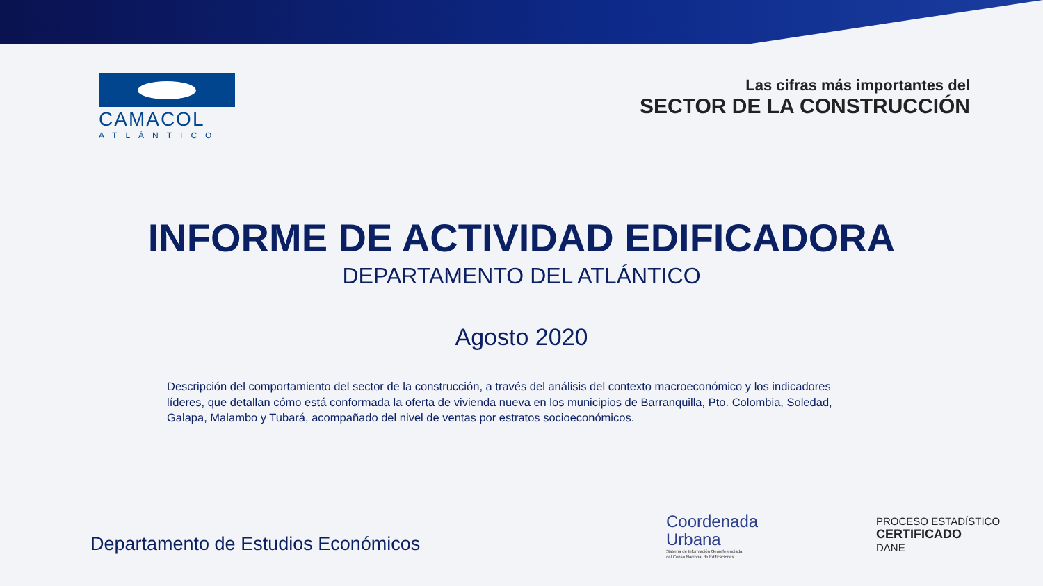CAMACOL
ATLÁNTICO
Las cifras más importantes del
SECTOR DE LA CONSTRUCCIÓN
INFORME DE ACTIVIDAD EDIFICADORA
DEPARTAMENTO DEL ATLÁNTICO
Agosto 2020
Descripción del comportamiento del sector de la construcción, a través del análisis del contexto macroeconómico y los indicadores líderes, que detallan cómo está conformada la oferta de vivienda nueva en los municipios de Barranquilla, Pto. Colombia, Soledad, Galapa, Malambo y Tubará, acompañado del nivel de ventas por estratos socioeconómicos.
Departamento de Estudios Económicos
Coordenada
Urbana
Sistema de Información Georeferenciada
del Censo Nacional de Edificaciones
PROCESO ESTADÍSTICO
CERTIFICADO
DANE